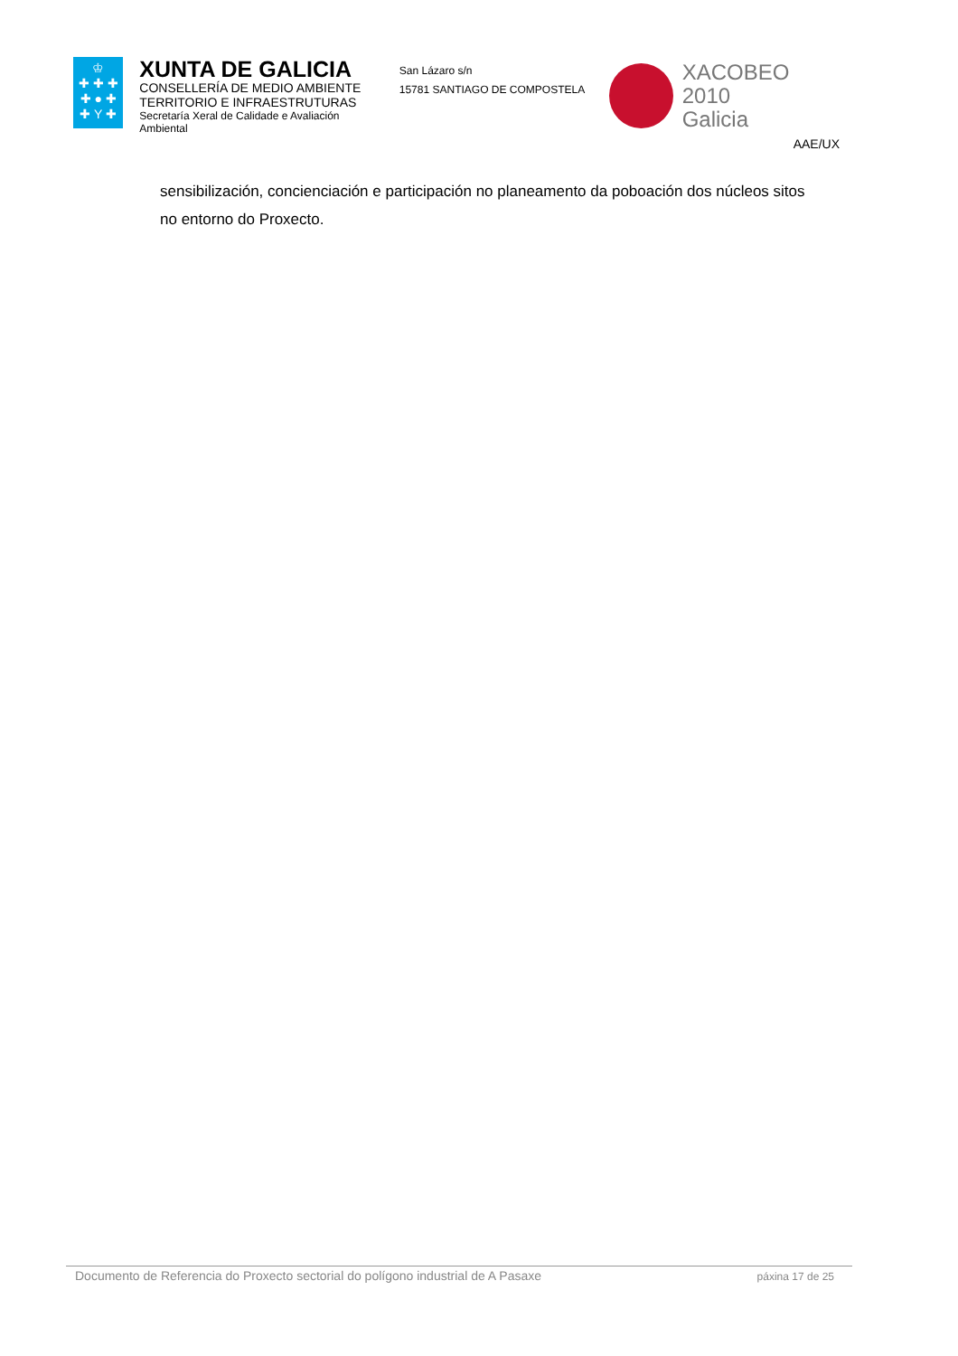♔
✚ ✚ ✚
✚ ● ✚
✚ Y ✚
XUNTA DE GALICIA
CONSELLERÍA DE MEDIO AMBIENTE
TERRITORIO E INFRAESTRUTURAS
Secretaría Xeral de Calidade e Avaliación Ambiental
San Lázaro s/n
15781 SANTIAGO DE COMPOSTELA
XACOBEO 2010
Galicia
AAE/UX
sensibilización, concienciación e participación no planeamento da poboación dos núcleos sitos no entorno do Proxecto.
Documento de Referencia do Proxecto sectorial do polígono industrial de A Pasaxe páxina 17 de 25